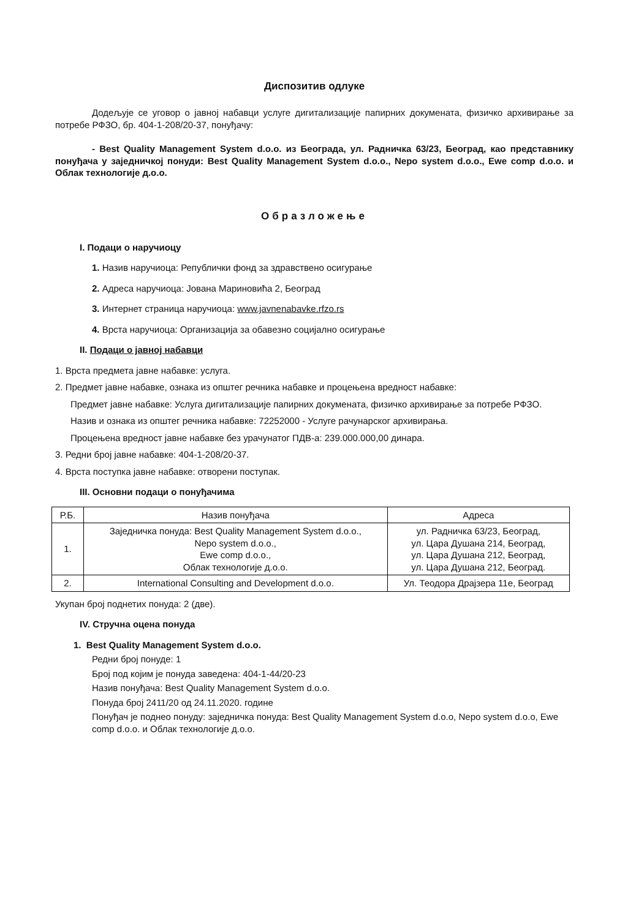Диспозитив одлуке
Додељује се уговор о јавној набавци услуге дигитализације папирних докумената, физичко архивирање за потребе РФЗО, бр. 404-1-208/20-37, понуђачу:
- Best Quality Management System d.o.o. из Београда, ул. Радничка 63/23, Београд, као представнику понуђача у заједничкој понуди: Best Quality Management System d.o.o., Nepo system d.o.o., Ewe comp d.o.o. и Облак технологије д.о.о.
Образложење
I. Подаци о наручиоцу
1. Назив наручиоца: Републички фонд за здравствено осигурање
2. Адреса наручиоца: Јована Мариновића 2, Београд
3. Интернет страница наручиоца: www.javnenabavke.rfzo.rs
4. Врста наручиоца: Организација за обавезно социјално осигурање
II. Подаци о јавној набавци
1. Врста предмета јавне набавке: услуга.
2. Предмет јавне набавке, ознака из општег речника набавке и процењена вредност набавке:
Предмет јавне набавке: Услуга дигитализације папирних докумената, физичко архивирање за потребе РФЗО.
Назив и ознака из општег речника набавке: 72252000 - Услуге рачунарског архивирања.
Процењена вредност јавне набавке без урачунатог ПДВ-а: 239.000.000,00 динара.
3. Редни број јавне набавке: 404-1-208/20-37.
4. Врста поступка јавне набавке: отворени поступак.
III. Основни подаци о понуђачима
| Р.Б. | Назив понуђача | Адреса |
| --- | --- | --- |
| 1. | Заједничка понуда: Best Quality Management System d.o.o., Nepo system d.o.o., Ewe comp d.o.o., Облак технологије д.о.о. | ул. Радничка 63/23, Београд, ул. Цара Душана 214, Београд, ул. Цара Душана 212, Београд, ул. Цара Душана 212, Београд. |
| 2. | International Consulting and Development d.o.o. | Ул. Теодора Драјзера 11е, Београд |
Укупан број поднетих понуда: 2 (две).
IV. Стручна оцена понуда
1. Best Quality Management System d.o.o.
Редни број понуде: 1
Број под којим је понуда заведена: 404-1-44/20-23
Назив понуђача: Best Quality Management System d.o.o.
Понуда број 2411/20 од 24.11.2020. године
Понуђач је поднео понуду: заједничка понуда: Best Quality Management System d.o.o, Nepo system d.o.o, Ewe comp d.o.o. и Облак технологије д.о.о.